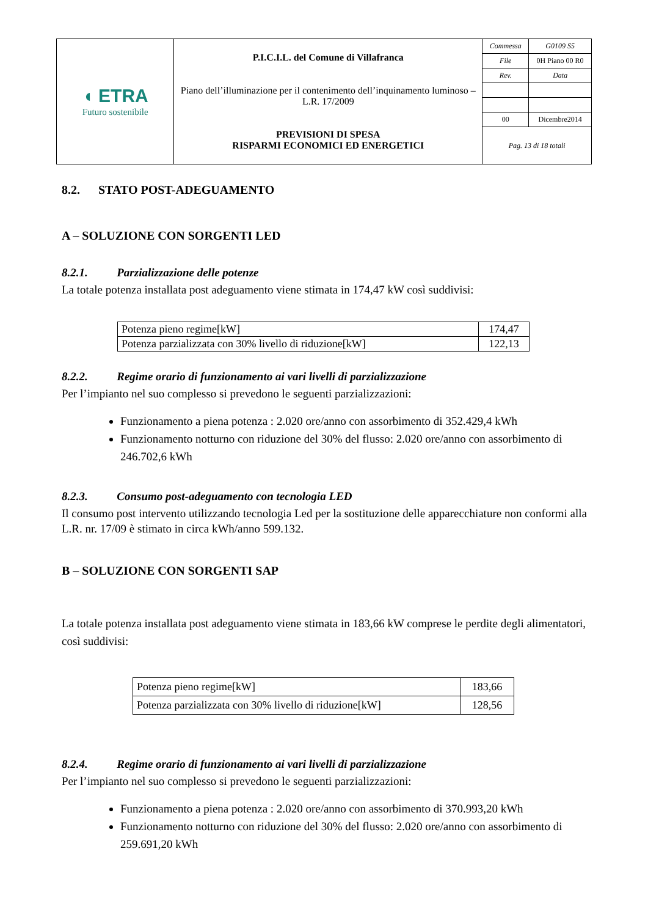| ◖ ETRA Futuro sostenibile | P.I.C.I.L. del Comune di Villafranca Piano dell’illuminazione per il contenimento dell’inquinamento luminoso – L.R. 17/2009 PREVISIONI DI SPESA RISPARMI ECONOMICI ED ENERGETICI | / Commessa / G0109 S5 / / File / 0H Piano 00 R0 / / Rev. / Data / / 00 / Dicembre2014 / / Pag. 13 di 18 totali / / |
8.2. STATO POST-ADEGUAMENTO
A – SOLUZIONE CON SORGENTI LED
8.2.1. Parzializzazione delle potenze
La totale potenza installata post adeguamento viene stimata in 174,47 kW così suddivisi:
| Potenza pieno regime[kW] | 174,47 |
| Potenza parzializzata con 30% livello di riduzione[kW] | 122,13 |
8.2.2. Regime orario di funzionamento ai vari livelli di parzializzazione
Per l’impianto nel suo complesso si prevedono le seguenti parzializzazioni:
Funzionamento a piena potenza : 2.020 ore/anno con assorbimento di 352.429,4 kWh
Funzionamento notturno con riduzione del 30% del flusso: 2.020 ore/anno con assorbimento di 246.702,6 kWh
8.2.3. Consumo post-adeguamento con tecnologia LED
Il consumo post intervento utilizzando tecnologia Led per la sostituzione delle apparecchiature non conformi alla L.R. nr. 17/09 è stimato in circa kWh/anno 599.132.
B – SOLUZIONE CON SORGENTI SAP
La totale potenza installata post adeguamento viene stimata in 183,66 kW comprese le perdite degli alimentatori, così suddivisi:
| Potenza pieno regime[kW] | 183,66 |
| Potenza parzializzata con 30% livello di riduzione[kW] | 128,56 |
8.2.4. Regime orario di funzionamento ai vari livelli di parzializzazione
Per l’impianto nel suo complesso si prevedono le seguenti parzializzazioni:
Funzionamento a piena potenza : 2.020 ore/anno con assorbimento di 370.993,20 kWh
Funzionamento notturno con riduzione del 30% del flusso: 2.020 ore/anno con assorbimento di 259.691,20 kWh